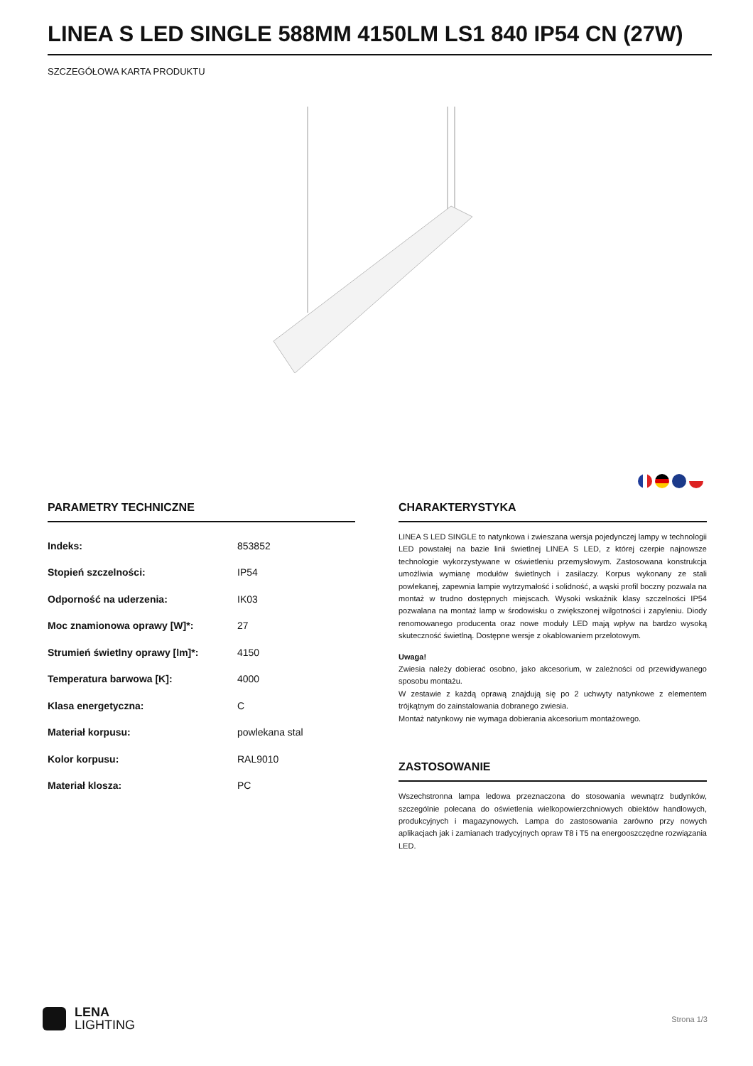LINEA S LED SINGLE 588MM 4150LM LS1 840 IP54 CN (27W)
SZCZEGÓŁOWA KARTA PRODUKTU
PARAMETRY TECHNICZNE
| Indeks: | 853852 |
| Stopień szczelności: | IP54 |
| Odporność na uderzenia: | IK03 |
| Moc znamionowa oprawy [W]*: | 27 |
| Strumień świetlny oprawy [lm]*: | 4150 |
| Temperatura barwowa [K]: | 4000 |
| Klasa energetyczna: | C |
| Materiał korpusu: | powlekana stal |
| Kolor korpusu: | RAL9010 |
| Materiał klosza: | PC |
CHARAKTERYSTYKA
LINEA S LED SINGLE to natynkowa i zwieszana wersja pojedynczej lampy w technologii LED powstałej na bazie linii świetlnej LINEA S LED, z której czerpie najnowsze technologie wykorzystywane w oświetleniu przemysłowym. Zastosowana konstrukcja umożliwia wymianę modułów świetlnych i zasilaczy. Korpus wykonany ze stali powlekanej, zapewnia lampie wytrzymałość i solidność, a wąski profil boczny pozwala na montaż w trudno dostępnych miejscach. Wysoki wskaźnik klasy szczelności IP54 pozwalana na montaż lamp w środowisku o zwiększonej wilgotności i zapyleniu. Diody renomowanego producenta oraz nowe moduły LED mają wpływ na bardzo wysoką skuteczność świetlną. Dostępne wersje z okablowaniem przelotowym.
Uwaga!
Zwiesia należy dobierać osobno, jako akcesorium, w zależności od przewidywanego sposobu montażu.
W zestawie z każdą oprawą znajdują się po 2 uchwyty natynkowe z elementem trójkątnym do zainstalowania dobranego zwiesia.
Montaż natynkowy nie wymaga dobierania akcesorium montażowego.
ZASTOSOWANIE
Wszechstronna lampa ledowa przeznaczona do stosowania wewnątrz budynków, szczególnie polecana do oświetlenia wielkopowierzchniowych obiektów handlowych, produkcyjnych i magazynowych. Lampa do zastosowania zarówno przy nowych aplikacjach jak i zamianach tradycyjnych opraw T8 i T5 na energooszczędne rozwiązania LED.
LENA
LIGHTING
Strona 1/3